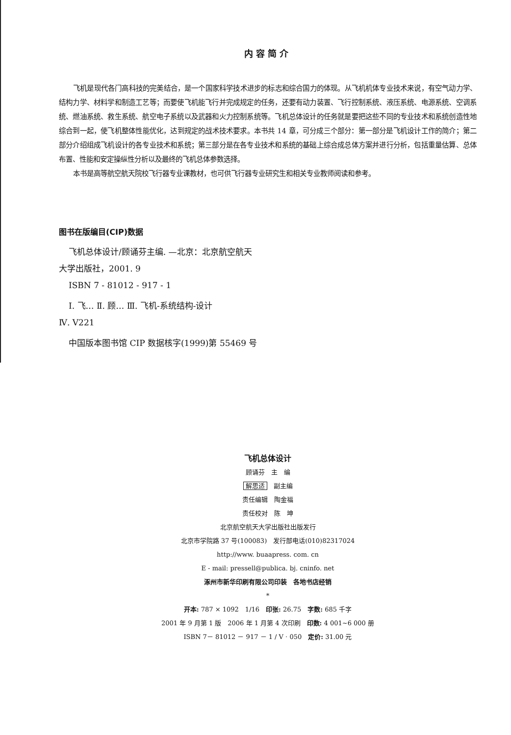内容简介
飞机是现代各门高科技的完美结合，是一个国家科学技术进步的标志和综合国力的体现。从飞机机体专业技术来说，有空气动力学、结构力学、材料学和制造工艺等；而要使飞机能飞行并完成规定的任务，还要有动力装置、飞行控制系统、液压系统、电源系统、空调系统、燃油系统、救生系统、航空电子系统以及武器和火力控制系统等。飞机总体设计的任务就是要把这些不同的专业技术和系统创造性地综合到一起，使飞机整体性能优化，达到规定的战术技术要求。本书共 14 章，可分成三个部分：第一部分是飞机设计工作的简介；第二部分介绍组成飞机设计的各专业技术和系统；第三部分是在各专业技术和系统的基础上综合成总体方案并进行分析，包括重量估算、总体布置、性能和安定操纵性分析以及最终的飞机总体参数选择。
本书是高等航空航天院校飞行器专业课教材，也可供飞行器专业研究生和相关专业教师阅读和参考。
图书在版编目(CIP)数据
飞机总体设计/顾诵芬主编. —北京：北京航空航天
大学出版社，2001. 9
ISBN 7 - 81012 - 917 - 1
Ⅰ. 飞… Ⅱ. 顾… Ⅲ. 飞机-系统结构-设计
Ⅳ. V221
中国版本图书馆 CIP 数据核字(1999)第 55469 号
飞机总体设计
顾诵芬　主　编
解思适　副主编
责任编辑　陶金福
责任校对　陈　坤
北京航空航天大学出版社出版发行
北京市学院路 37 号(100083)　发行部电话(010)82317024
http://www. buaapress. com. cn
E - mail: pressell@publica. bj. cninfo. net
涿州市新华印刷有限公司印装　各地书店经销
*
开本: 787 × 1092　1/16　印张: 26.75　字数: 685 千字
2001 年 9 月第 1 版　2006 年 1 月第 4 次印刷　印数: 4 001~6 000 册
ISBN 7－ 81012 － 917 － 1 / V · 050　定价: 31.00 元